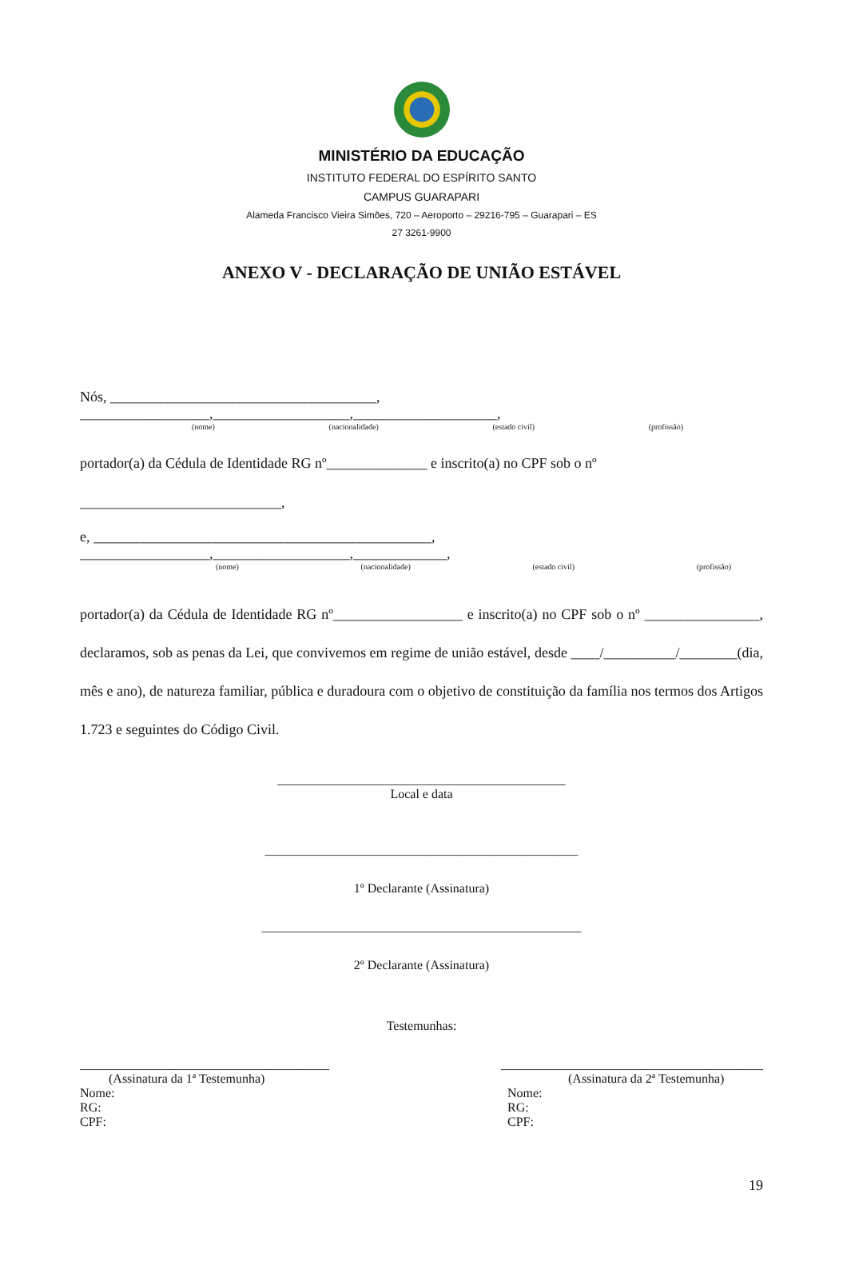MINISTÉRIO DA EDUCAÇÃO
INSTITUTO FEDERAL DO ESPÍRITO SANTO
CAMPUS GUARAPARI
Alameda Francisco Vieira Simões, 720 – Aeroporto – 29216-795 – Guarapari – ES
27 3261-9900
ANEXO V - DECLARAÇÃO DE UNIÃO ESTÁVEL
Nós, _____________________________________, __________________,___________________,____________________,
(nome) (nacionalidade) (estado civil) (profissão)
portador(a) da Cédula de Identidade RG nº______________ e inscrito(a) no CPF sob o nº
____________________________,
e, _______________________________________________, __________________,___________________,_____________,
(nome) (nacionalidade) (estado civil) (profissão)
portador(a) da Cédula de Identidade RG nº__________________ e inscrito(a) no CPF sob o nº ________________, declaramos, sob as penas da Lei, que convivemos em regime de união estável, desde ____/__________/________(dia, mês e ano), de natureza familiar, pública e duradoura com o objetivo de constituição da família nos termos dos Artigos 1.723 e seguintes do Código Civil.
_____________________________________________
Local e data
_________________________________________________
1º Declarante (Assinatura)
__________________________________________________
2º Declarante (Assinatura)
Testemunhas:
_______________________________________
(Assinatura da 1ª Testemunha)
Nome:
RG:
CPF:
_________________________________________
(Assinatura da 2ª Testemunha)
Nome:
RG:
CPF:
19